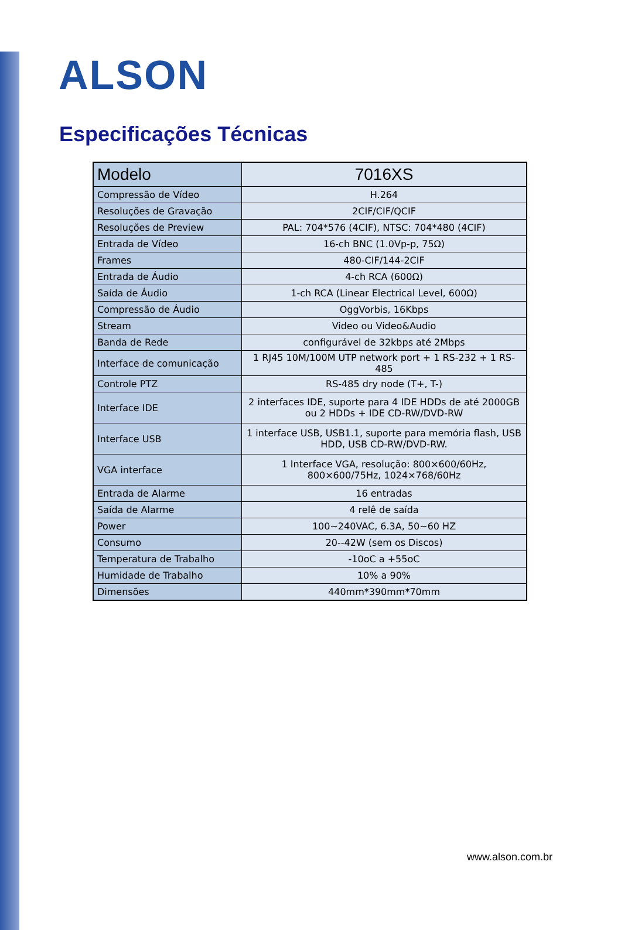ALSON
Especificações Técnicas
| Modelo | 7016XS |
| --- | --- |
| Compressão de Vídeo | H.264 |
| Resoluções de Gravação | 2CIF/CIF/QCIF |
| Resoluções de Preview | PAL: 704*576 (4CIF), NTSC: 704*480 (4CIF) |
| Entrada de Vídeo | 16-ch BNC (1.0Vp-p, 75Ω) |
| Frames | 480-CIF/144-2CIF |
| Entrada de Áudio | 4-ch RCA (600Ω) |
| Saída de Áudio | 1-ch RCA (Linear Electrical Level, 600Ω) |
| Compressão de Áudio | OggVorbis, 16Kbps |
| Stream | Video ou Video&Audio |
| Banda de Rede | configurável de 32kbps até 2Mbps |
| Interface de comunicação | 1 RJ45 10M/100M UTP network port + 1 RS-232 + 1 RS-485 |
| Controle PTZ | RS-485 dry node (T+, T-) |
| Interface IDE | 2 interfaces IDE, suporte para 4 IDE HDDs de até 2000GB ou 2 HDDs + IDE CD-RW/DVD-RW |
| Interface USB | 1 interface USB, USB1.1, suporte para memória flash, USB HDD, USB CD-RW/DVD-RW. |
| VGA interface | 1 Interface VGA, resolução: 800×600/60Hz, 800×600/75Hz, 1024×768/60Hz |
| Entrada de Alarme | 16 entradas |
| Saída de Alarme | 4 relê de saída |
| Power | 100~240VAC, 6.3A, 50~60 HZ |
| Consumo | 20--42W (sem os Discos) |
| Temperatura de Trabalho | -10oC a +55oC |
| Humidade de Trabalho | 10% a 90% |
| Dimensões | 440mm*390mm*70mm |
www.alson.com.br